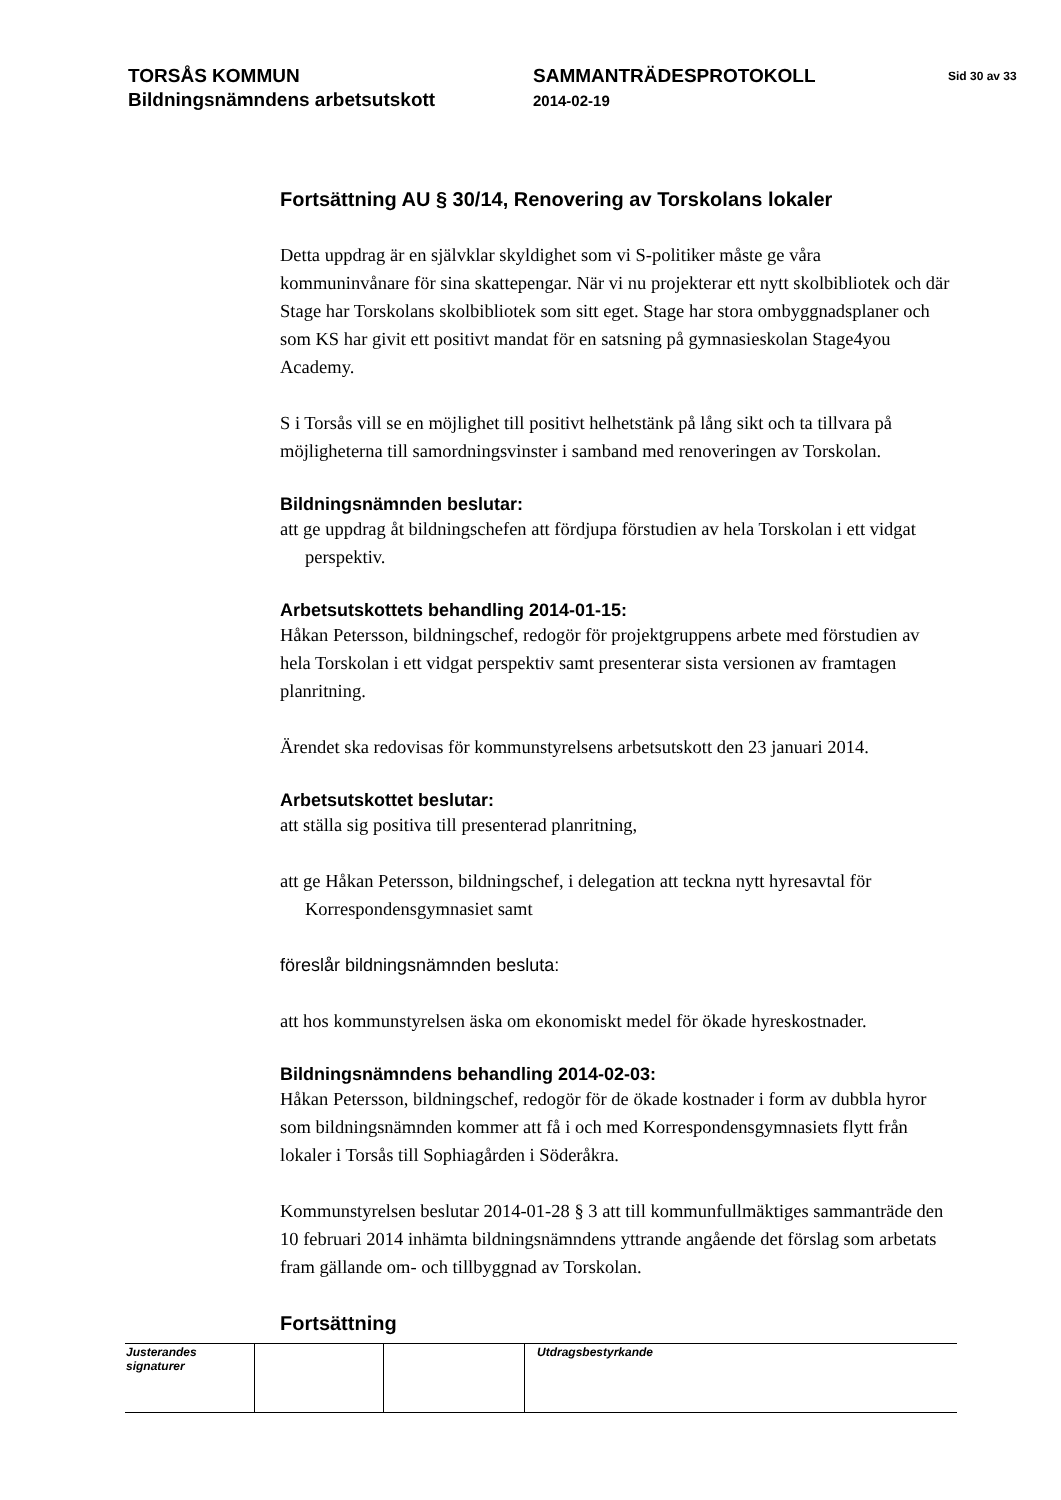TORSÅS KOMMUN
Bildningsnämndens arbetsutskott
SAMMANTRÄDESPROTOKOLL
2014-02-19
Sid 30 av 33
Fortsättning AU § 30/14, Renovering av Torskolans lokaler
Detta uppdrag är en självklar skyldighet som vi S-politiker måste ge våra kommuninvånare för sina skattepengar. När vi nu projekterar ett nytt skolbibliotek och där Stage har Torskolans skolbibliotek som sitt eget. Stage har stora ombyggnadsplaner och som KS har givit ett positivt mandat för en satsning på gymnasieskolan Stage4you Academy.
S i Torsås vill se en möjlighet till positivt helhetstänk på lång sikt och ta tillvara på möjligheterna till samordningsvinster i samband med renoveringen av Torskolan.
Bildningsnämnden beslutar:
att ge uppdrag åt bildningschefen att fördjupa förstudien av hela Torskolan i ett vidgat perspektiv.
Arbetsutskottets behandling 2014-01-15:
Håkan Petersson, bildningschef, redogör för projektgruppens arbete med förstudien av hela Torskolan i ett vidgat perspektiv samt presenterar sista versionen av framtagen planritning.
Ärendet ska redovisas för kommunstyrelsens arbetsutskott den 23 januari 2014.
Arbetsutskottet beslutar:
att ställa sig positiva till presenterad planritning,
att ge Håkan Petersson, bildningschef, i delegation att teckna nytt hyresavtal för Korrespondensgymnasiet samt
föreslår bildningsnämnden besluta:
att hos kommunstyrelsen äska om ekonomiskt medel för ökade hyreskostnader.
Bildningsnämndens behandling 2014-02-03:
Håkan Petersson, bildningschef, redogör för de ökade kostnader i form av dubbla hyror som bildningsnämnden kommer att få i och med Korrespondensgymnasiets flytt från lokaler i Torsås till Sophiagården i Söderåkra.
Kommunstyrelsen beslutar 2014-01-28 § 3 att till kommunfullmäktiges sammanträde den 10 februari 2014 inhämta bildningsnämndens yttrande angående det förslag som arbetats fram gällande om- och tillbyggnad av Torskolan.
Fortsättning
| Justerandes signaturer | | | Utdragsbestyrkande |